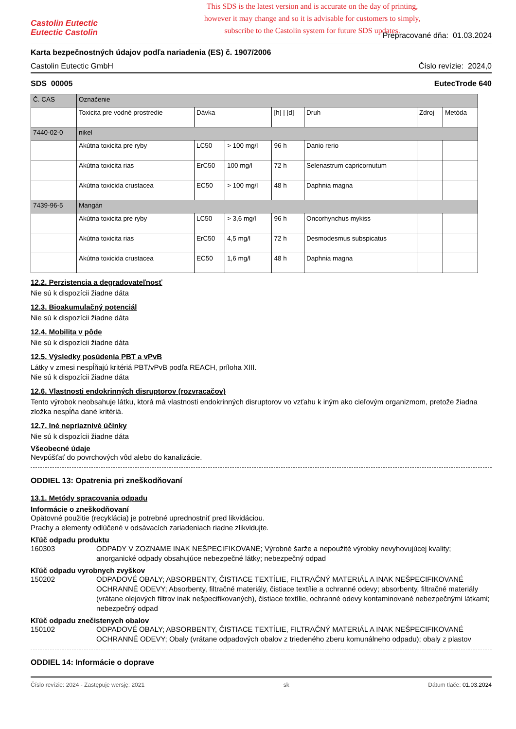Castolin Eutectic
Eutectic Castolin
This SDS is the latest version and is accurate on the day of printing,
however it may change and so it is advisable for customers to simply,
subscribe to the Castolin system for future SDS updates.
Prepracované dňa: 01.03.2024
Karta bezpečnostných údajov podľa nariadenia (ES) č. 1907/2006
Castolin Eutectic GmbH Číslo revízie: 2024,0
SDS 00005 EutecTrode 640
| Č. CAS | Označenie | | | | | | |
| --- | --- | --- | --- | --- | --- | --- | --- |
| | Toxicita pre vodné prostredie | Dávka | | [h] / [d] | Druh | Zdroj | Metóda |
| 7440-02-0 | nikel | | | | | | |
| | Akútna toxicita pre ryby | LC50 | > 100 mg/l | 96 h | Danio rerio | | |
| | Akútna toxicita rias | ErC50 | 100 mg/l | 72 h | Selenastrum capricornutum | | |
| | Akútna toxicida crustacea | EC50 | > 100 mg/l | 48 h | Daphnia magna | | |
| 7439-96-5 | Mangán | | | | | | |
| | Akútna toxicita pre ryby | LC50 | > 3,6 mg/l | 96 h | Oncorhynchus mykiss | | |
| | Akútna toxicita rias | ErC50 | 4,5 mg/l | 72 h | Desmodesmus subspicatus | | |
| | Akútna toxicida crustacea | EC50 | 1,6 mg/l | 48 h | Daphnia magna | | |
12.2. Perzistencia a degradovateľnosť
Nie sú k dispozícii žiadne dáta
12.3. Bioakumulačný potenciál
Nie sú k dispozícii žiadne dáta
12.4. Mobilita v pôde
Nie sú k dispozícii žiadne dáta
12.5. Výsledky posúdenia PBT a vPvB
Látky v zmesi nespĺňajú kritériá PBT/vPvB podľa REACH, príloha XIII.
Nie sú k dispozícii žiadne dáta
12.6. Vlastnosti endokrinných disruptorov (rozvracačov)
Tento výrobok neobsahuje látku, ktorá má vlastnosti endokrinných disruptorov vo vzťahu k iným ako cieľovým organizmom, pretože žiadna zložka nespĺňa dané kritériá.
12.7. Iné nepriaznivé účinky
Nie sú k dispozícii žiadne dáta
Všeobecné údaje
Nevpúšťať do povrchových vôd alebo do kanalizácie.
ODDIEL 13: Opatrenia pri zneškodňovaní
13.1. Metódy spracovania odpadu
Informácie o zneškodňovaní
Opätovné použitie (recyklácia) je potrebné uprednostniť pred likvidáciou.
Prachy a elementy odlúčené v odsávacích zariadeniach riadne zlikvidujte.
Kľúč odpadu produktu
160303 ODPADY V ZOZNAME INAK NEŠPECIFIKOVANÉ; Výrobné šarže a nepoužité výrobky nevyhovujúcej kvality; anorganické odpady obsahujúce nebezpečné látky; nebezpečný odpad
Kľúč odpadu vyrobnych zvyškov
150202 ODPADOVÉ OBALY; ABSORBENTY, ČISTIACE TEXTÍLIE, FILTRAČNÝ MATERIÁL A INAK NEŠPECIFIKOVANÉ OCHRANNÉ ODEVY; Absorbenty, filtračné materiály, čistiace textílie a ochranné odevy; absorbenty, filtračné materiály (vrátane olejových filtrov inak nešpecifikovaných), čistiace textílie, ochranné odevy kontaminované nebezpečnými látkami; nebezpečný odpad
Kľúč odpadu znečistenych obalov
150102 ODPADOVÉ OBALY; ABSORBENTY, ČISTIACE TEXTÍLIE, FILTRAČNÝ MATERIÁL A INAK NEŠPECIFIKOVANÉ OCHRANNÉ ODEVY; Obaly (vrátane odpadových obalov z triedeného zberu komunálneho odpadu); obaly z plastov
ODDIEL 14: Informácie o doprave
Číslo revízie: 2024 - Zastępuje wersję: 2021 sk Dátum tlače: 01.03.2024